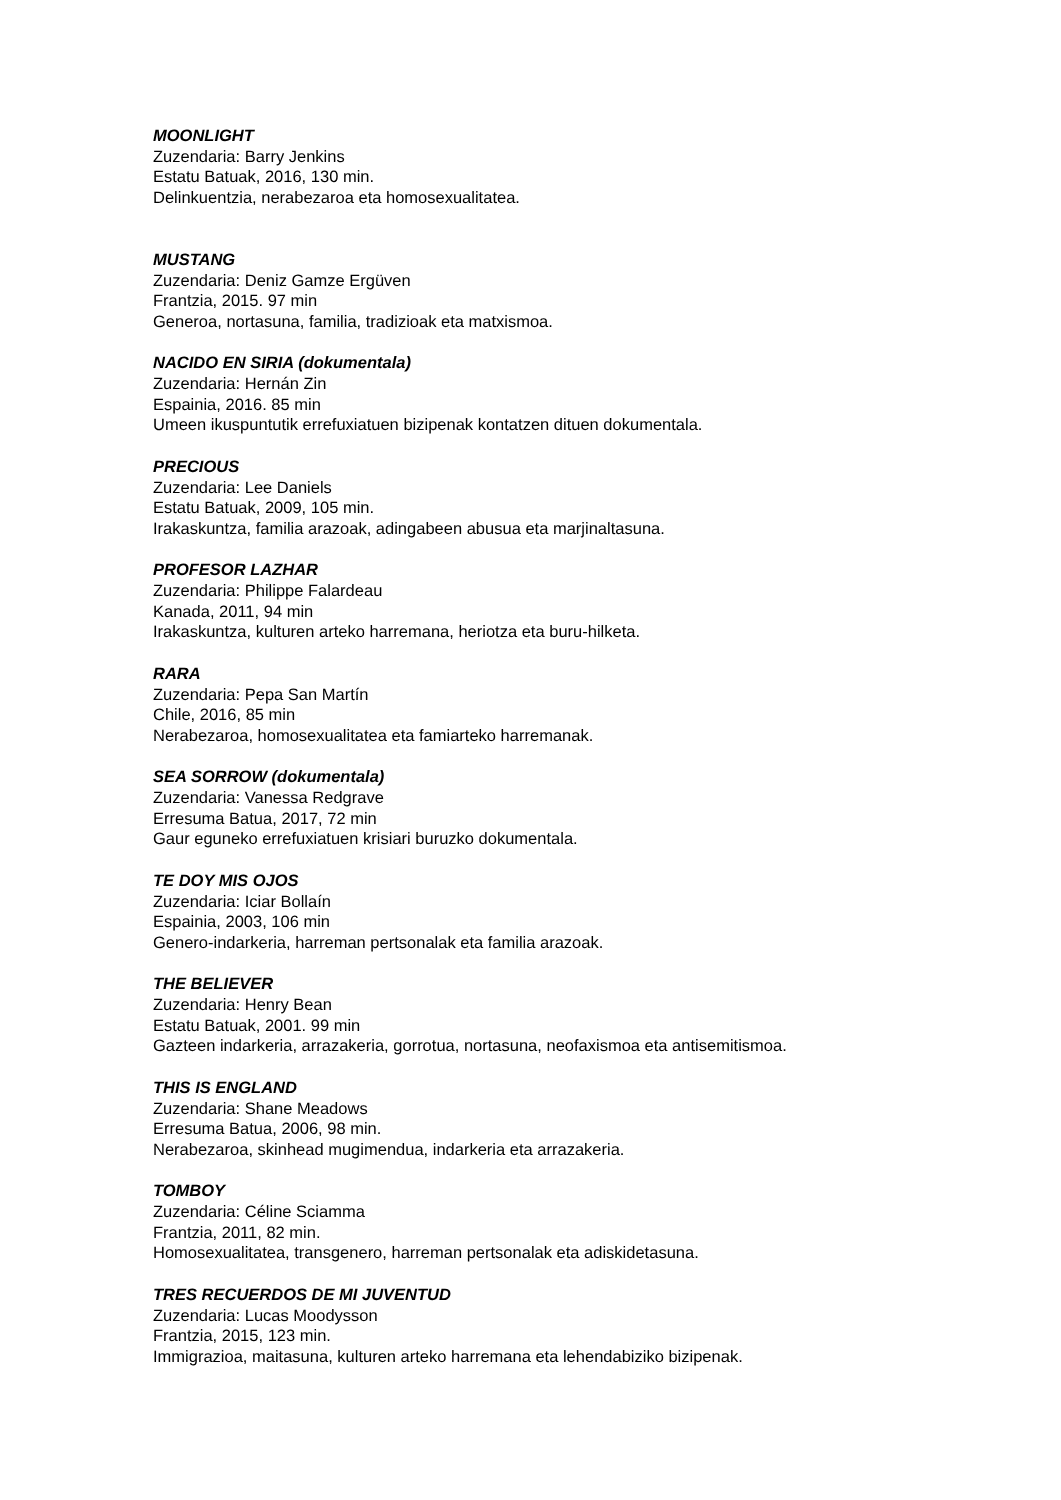MOONLIGHT
Zuzendaria: Barry Jenkins
Estatu Batuak, 2016, 130 min.
Delinkuentzia, nerabezaroa eta homosexualitatea.
MUSTANG
Zuzendaria: Deniz Gamze Ergüven
Frantzia, 2015. 97 min
Generoa, nortasuna, familia, tradizioak eta matxismoa.
NACIDO EN SIRIA (dokumentala)
Zuzendaria: Hernán Zin
Espainia, 2016. 85 min
Umeen ikuspuntutik errefuxiatuen bizipenak kontatzen dituen dokumentala.
PRECIOUS
Zuzendaria: Lee Daniels
Estatu Batuak, 2009, 105 min.
Irakaskuntza, familia arazoak, adingabeen abusua eta marjinaltasuna.
PROFESOR LAZHAR
Zuzendaria: Philippe Falardeau
Kanada, 2011, 94 min
Irakaskuntza, kulturen arteko harremana, heriotza eta buru-hilketa.
RARA
Zuzendaria: Pepa San Martín
Chile, 2016, 85 min
Nerabezaroa, homosexualitatea eta famiarteko harremanak.
SEA SORROW (dokumentala)
Zuzendaria: Vanessa Redgrave
Erresuma Batua, 2017, 72 min
Gaur eguneko errefuxiatuen krisiari buruzko dokumentala.
TE DOY MIS OJOS
Zuzendaria: Iciar Bollaín
Espainia, 2003, 106 min
Genero-indarkeria, harreman pertsonalak eta familia arazoak.
THE BELIEVER
Zuzendaria: Henry Bean
Estatu Batuak, 2001. 99 min
Gazteen indarkeria, arrazakeria, gorrotua, nortasuna, neofaxismoa eta antisemitismoa.
THIS IS ENGLAND
Zuzendaria: Shane Meadows
Erresuma Batua, 2006, 98 min.
Nerabezaroa, skinhead mugimendua, indarkeria eta arrazakeria.
TOMBOY
Zuzendaria: Céline Sciamma
Frantzia, 2011, 82 min.
Homosexualitatea, transgenero, harreman pertsonalak eta adiskidetasuna.
TRES RECUERDOS DE MI JUVENTUD
Zuzendaria: Lucas Moodysson
Frantzia, 2015, 123 min.
Immigrazioa, maitasuna, kulturen arteko harremana eta lehendabiziko bizipenak.